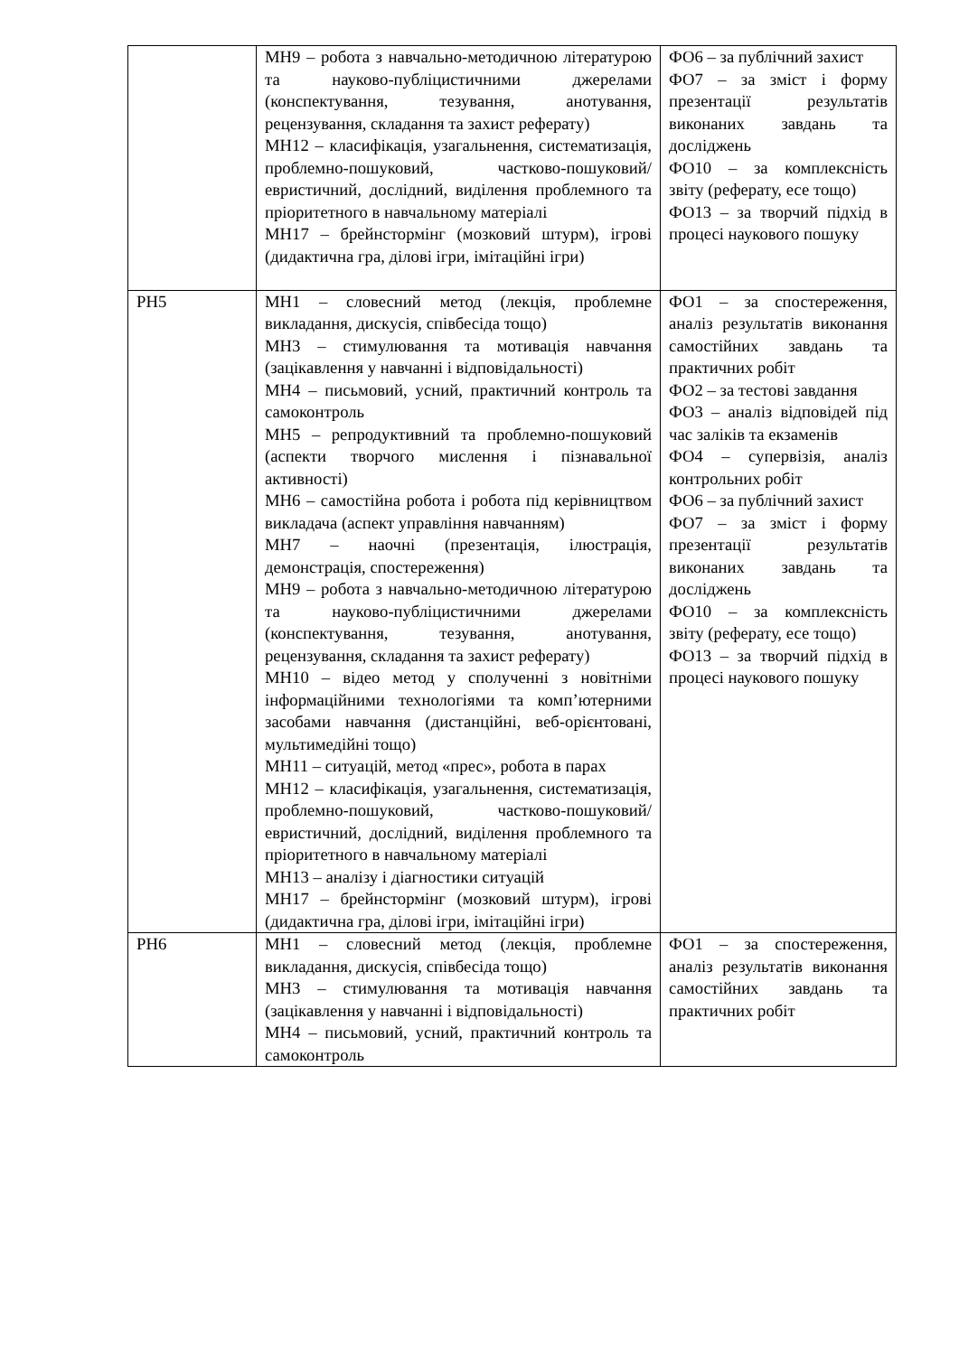| | МН9 – робота з навчально-методичною літературою та науково-публіцистичними джерелами (конспектування, тезування, анотування, рецензування, складання та захист реферату) МН12 – класифікація, узагальнення, систематизація, проблемно-пошуковий, частково-пошуковий/евристичний, дослідний, виділення проблемного та пріоритетного в навчальному матеріалі МН17 – брейнстормінг (мозковий штурм), ігрові (дидактична гра, ділові ігри, імітаційні ігри) | ФО6 – за публічний захист ФО7 – за зміст і форму презентації результатів виконаних завдань та досліджень ФО10 – за комплексність звіту (реферату, есе тощо) ФО13 – за творчий підхід в процесі наукового пошуку |
| РН5 | МН1 – словесний метод (лекція, проблемне викладання, дискусія, співбесіда тощо) МН3 – стимулювання та мотивація навчання (зацікавлення у навчанні і відповідальності) МН4 – письмовий, усний, практичний контроль та самоконтроль МН5 – репродуктивний та проблемно-пошуковий (аспекти творчого мислення і пізнавальної активності) МН6 – самостійна робота і робота під керівництвом викладача (аспект управління навчанням) МН7 – наочні (презентація, ілюстрація, демонстрація, спостереження) МН9 – робота з навчально-методичною літературою та науково-публіцистичними джерелами (конспектування, тезування, анотування, рецензування, складання та захист реферату) МН10 – відео метод у сполученні з новітніми інформаційними технологіями та комп’ютерними засобами навчання (дистанційні, веб-орієнтовані, мультимедійні тощо) МН11 – ситуацій, метод «прес», робота в парах МН12 – класифікація, узагальнення, систематизація, проблемно-пошуковий, частково-пошуковий/евристичний, дослідний, виділення проблемного та пріоритетного в навчальному матеріалі МН13 – аналізу і діагностики ситуацій МН17 – брейнстормінг (мозковий штурм), ігрові (дидактична гра, ділові ігри, імітаційні ігри) | ФО1 – за спостереження, аналіз результатів виконання самостійних завдань та практичних робіт ФО2 – за тестові завдання ФО3 – аналіз відповідей під час заліків та екзаменів ФО4 – супервізія, аналіз контрольних робіт ФО6 – за публічний захист ФО7 – за зміст і форму презентації результатів виконаних завдань та досліджень ФО10 – за комплексність звіту (реферату, есе тощо) ФО13 – за творчий підхід в процесі наукового пошуку |
| РН6 | МН1 – словесний метод (лекція, проблемне викладання, дискусія, співбесіда тощо) МН3 – стимулювання та мотивація навчання (зацікавлення у навчанні і відповідальності) МН4 – письмовий, усний, практичний контроль та самоконтроль | ФО1 – за спостереження, аналіз результатів виконання самостійних завдань та практичних робіт |